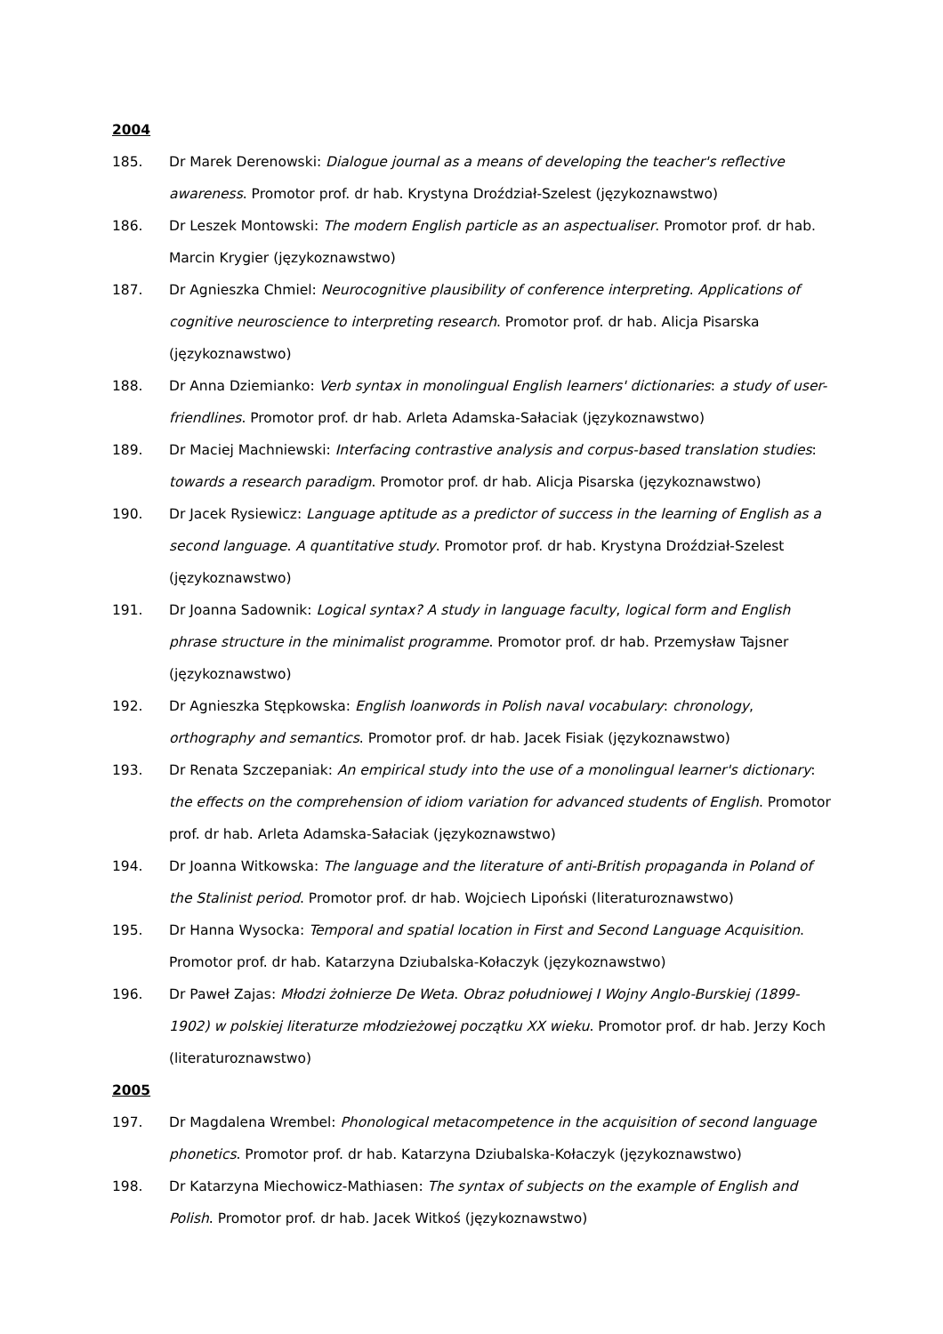2004
185. Dr Marek Derenowski: Dialogue journal as a means of developing the teacher's reflective awareness. Promotor prof. dr hab. Krystyna Droździał-Szelest (językoznawstwo)
186. Dr Leszek Montowski: The modern English particle as an aspectualiser. Promotor prof. dr hab. Marcin Krygier (językoznawstwo)
187. Dr Agnieszka Chmiel: Neurocognitive plausibility of conference interpreting. Applications of cognitive neuroscience to interpreting research. Promotor prof. dr hab. Alicja Pisarska (językoznawstwo)
188. Dr Anna Dziemianko: Verb syntax in monolingual English learners' dictionaries: a study of user-friendlines. Promotor prof. dr hab. Arleta Adamska-Sałaciak (językoznawstwo)
189. Dr Maciej Machniewski: Interfacing contrastive analysis and corpus-based translation studies: towards a research paradigm. Promotor prof. dr hab. Alicja Pisarska (językoznawstwo)
190. Dr Jacek Rysiewicz: Language aptitude as a predictor of success in the learning of English as a second language. A quantitative study. Promotor prof. dr hab. Krystyna Droździał-Szelest (językoznawstwo)
191. Dr Joanna Sadownik: Logical syntax? A study in language faculty, logical form and English phrase structure in the minimalist programme. Promotor prof. dr hab. Przemysław Tajsner (językoznawstwo)
192. Dr Agnieszka Stępkowska: English loanwords in Polish naval vocabulary: chronology, orthography and semantics. Promotor prof. dr hab. Jacek Fisiak (językoznawstwo)
193. Dr Renata Szczepaniak: An empirical study into the use of a monolingual learner's dictionary: the effects on the comprehension of idiom variation for advanced students of English. Promotor prof. dr hab. Arleta Adamska-Sałaciak (językoznawstwo)
194. Dr Joanna Witkowska: The language and the literature of anti-British propaganda in Poland of the Stalinist period. Promotor prof. dr hab. Wojciech Lipoński (literaturoznawstwo)
195. Dr Hanna Wysocka: Temporal and spatial location in First and Second Language Acquisition. Promotor prof. dr hab. Katarzyna Dziubalska-Kołaczyk (językoznawstwo)
196. Dr Paweł Zajas: Młodzi żołnierze De Weta. Obraz południowej I Wojny Anglo-Burskiej (1899-1902) w polskiej literaturze młodzieżowej początku XX wieku. Promotor prof. dr hab. Jerzy Koch (literaturoznawstwo)
2005
197. Dr Magdalena Wrembel: Phonological metacompetence in the acquisition of second language phonetics. Promotor prof. dr hab. Katarzyna Dziubalska-Kołaczyk (językoznawstwo)
198. Dr Katarzyna Miechowicz-Mathiasen: The syntax of subjects on the example of English and Polish. Promotor prof. dr hab. Jacek Witkoś (językoznawstwo)